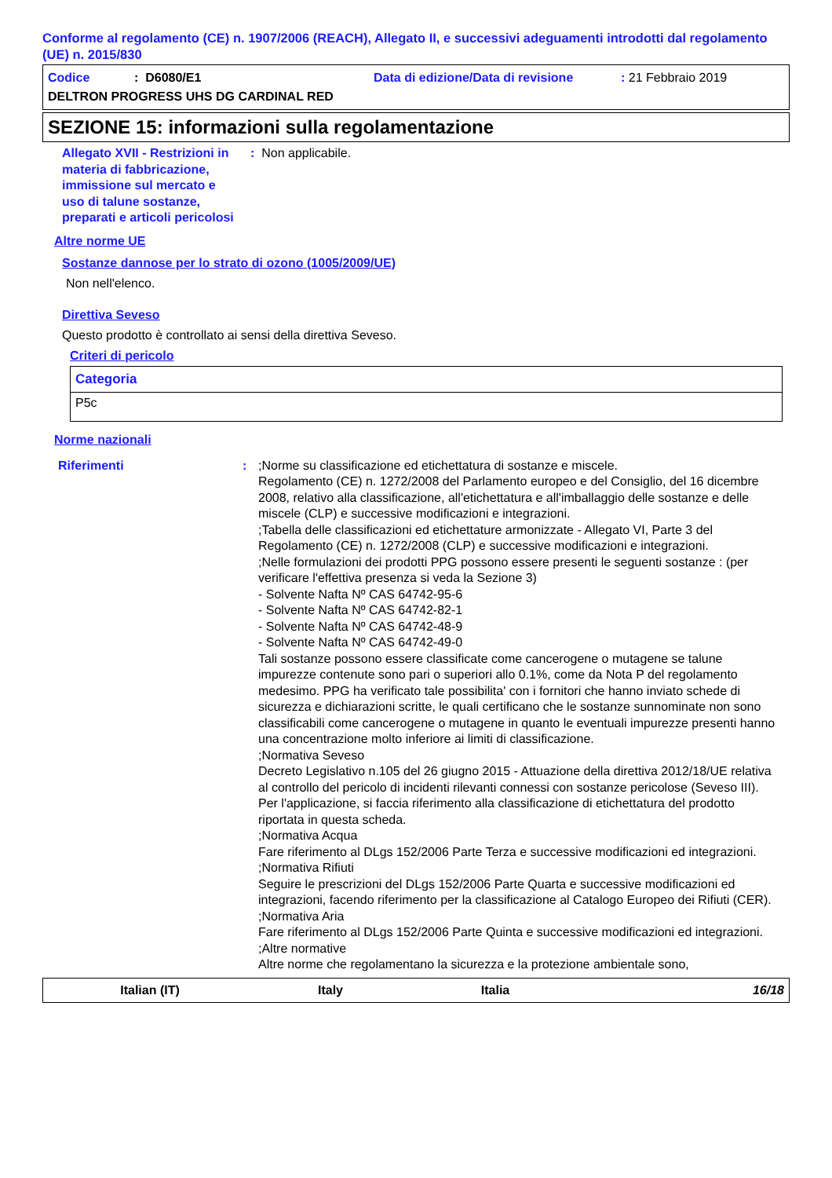Conforme al regolamento (CE) n. 1907/2006 (REACH), Allegato II, e successivi adeguamenti introdotti dal regolamento (UE) n. 2015/830
Codice: D6080/E1 Data di edizione/Data di revisione: 21 Febbraio 2019
DELTRON PROGRESS UHS DG CARDINAL RED
SEZIONE 15: informazioni sulla regolamentazione
Allegato XVII - Restrizioni in materia di fabbricazione, immissione sul mercato e uso di talune sostanze, preparati e articoli pericolosi
: Non applicabile.
Altre norme UE
Sostanze dannose per lo strato di ozono (1005/2009/UE)
Non nell'elenco.
Direttiva Seveso
Questo prodotto è controllato ai sensi della direttiva Seveso.
Criteri di pericolo
| Categoria |
| --- |
| P5c |
Norme nazionali
Riferimenti : ;Norme su classificazione ed etichettatura di sostanze e miscele.
Regolamento (CE) n. 1272/2008 del Parlamento europeo e del Consiglio, del 16 dicembre 2008, relativo alla classificazione, all'etichettatura e all'imballaggio delle sostanze e delle miscele (CLP) e successive modificazioni e integrazioni.
;Tabella delle classificazioni ed etichettature armonizzate - Allegato VI, Parte 3 del Regolamento (CE) n. 1272/2008 (CLP) e successive modificazioni e integrazioni.
;Nelle formulazioni dei prodotti PPG possono essere presenti le seguenti sostanze : (per verificare l'effettiva presenza si veda la Sezione 3)
- Solvente Nafta Nº CAS 64742-95-6
- Solvente Nafta Nº CAS 64742-82-1
- Solvente Nafta Nº CAS 64742-48-9
- Solvente Nafta Nº CAS 64742-49-0
Tali sostanze possono essere classificate come cancerogene o mutagene se talune impurezze contenute sono pari o superiori allo 0.1%, come da Nota P del regolamento medesimo. PPG ha verificato tale possibilita' con i fornitori che hanno inviato schede di sicurezza e dichiarazioni scritte, le quali certificano che le sostanze sunnominate non sono classificabili come cancerogene o mutagene in quanto le eventuali impurezze presenti hanno una concentrazione molto inferiore ai limiti di classificazione.
;Normativa Seveso
Decreto Legislativo n.105 del 26 giugno 2015 - Attuazione della direttiva 2012/18/UE relativa al controllo del pericolo di incidenti rilevanti connessi con sostanze pericolose (Seveso III).
Per l'applicazione, si faccia riferimento alla classificazione di etichettatura del prodotto riportata in questa scheda.
;Normativa Acqua
Fare riferimento al DLgs 152/2006 Parte Terza e successive modificazioni ed integrazioni.
;Normativa Rifiuti
Seguire le prescrizioni del DLgs 152/2006 Parte Quarta e successive modificazioni ed integrazioni, facendo riferimento per la classificazione al Catalogo Europeo dei Rifiuti (CER).
;Normativa Aria
Fare riferimento al DLgs 152/2006 Parte Quinta e successive modificazioni ed integrazioni.
;Altre normative
Altre norme che regolamentano la sicurezza e la protezione ambientale sono,
Italian (IT) Italy Italia 16/18